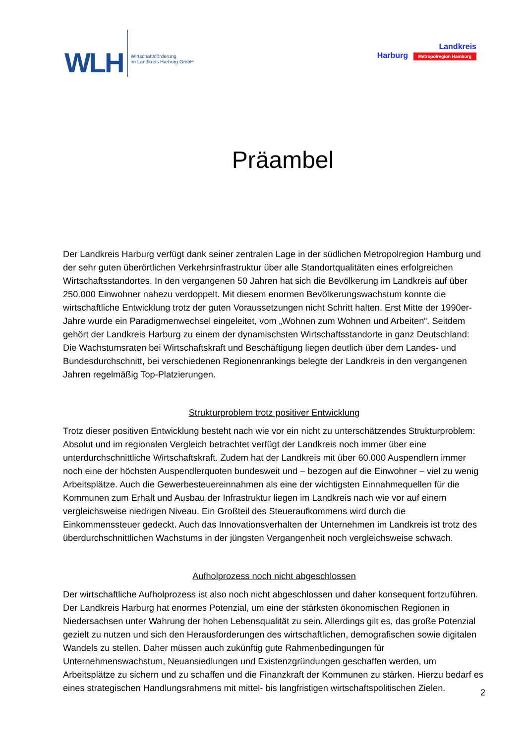WLH
Wirtschaftsförderung
im Landkreis Harburg GmbH
Landkreis
Harburg Metropolregion Hamburg
Präambel
Der Landkreis Harburg verfügt dank seiner zentralen Lage in der südlichen Metropolregion Hamburg und der sehr guten überörtlichen Verkehrsinfrastruktur über alle Standortqualitäten eines erfolgreichen Wirtschaftsstandortes. In den vergangenen 50 Jahren hat sich die Bevölkerung im Landkreis auf über 250.000 Einwohner nahezu verdoppelt. Mit diesem enormen Bevölkerungswachstum konnte die wirtschaftliche Entwicklung trotz der guten Voraussetzungen nicht Schritt halten. Erst Mitte der 1990er-Jahre wurde ein Paradigmenwechsel eingeleitet, vom „Wohnen zum Wohnen und Arbeiten“. Seitdem gehört der Landkreis Harburg zu einem der dynamischsten Wirtschaftsstandorte in ganz Deutschland: Die Wachstumsraten bei Wirtschaftskraft und Beschäftigung liegen deutlich über dem Landes- und Bundesdurchschnitt, bei verschiedenen Regionenrankings belegte der Landkreis in den vergangenen Jahren regelmäßig Top-Platzierungen.
Strukturproblem trotz positiver Entwicklung
Trotz dieser positiven Entwicklung besteht nach wie vor ein nicht zu unterschätzendes Strukturproblem: Absolut und im regionalen Vergleich betrachtet verfügt der Landkreis noch immer über eine unterdurchschnittliche Wirtschaftskraft. Zudem hat der Landkreis mit über 60.000 Auspendlern immer noch eine der höchsten Auspendlerquoten bundesweit und – bezogen auf die Einwohner – viel zu wenig Arbeitsplätze. Auch die Gewerbesteuereinnahmen als eine der wichtigsten Einnahmequellen für die Kommunen zum Erhalt und Ausbau der Infrastruktur liegen im Landkreis nach wie vor auf einem vergleichsweise niedrigen Niveau. Ein Großteil des Steueraufkommens wird durch die Einkommenssteuer gedeckt. Auch das Innovationsverhalten der Unternehmen im Landkreis ist trotz des überdurchschnittlichen Wachstums in der jüngsten Vergangenheit noch vergleichsweise schwach.
Aufholprozess noch nicht abgeschlossen
Der wirtschaftliche Aufholprozess ist also noch nicht abgeschlossen und daher konsequent fortzuführen. Der Landkreis Harburg hat enormes Potenzial, um eine der stärksten ökonomischen Regionen in Niedersachsen unter Wahrung der hohen Lebensqualität zu sein. Allerdings gilt es, das große Potenzial gezielt zu nutzen und sich den Herausforderungen des wirtschaftlichen, demografischen sowie digitalen Wandels zu stellen. Daher müssen auch zukünftig gute Rahmenbedingungen für Unternehmenswachstum, Neuansiedlungen und Existenzgründungen geschaffen werden, um Arbeitsplätze zu sichern und zu schaffen und die Finanzkraft der Kommunen zu stärken. Hierzu bedarf es eines strategischen Handlungsrahmens mit mittel- bis langfristigen wirtschaftspolitischen Zielen.
2